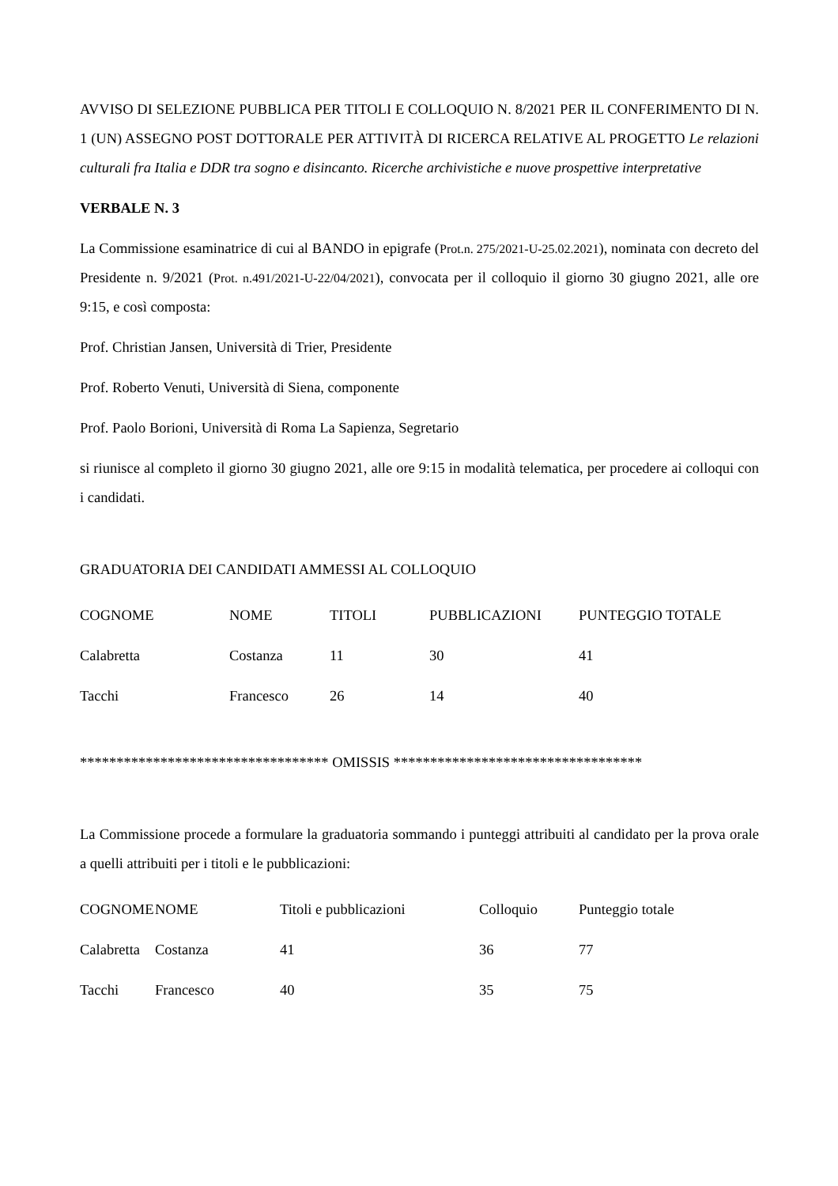AVVISO DI SELEZIONE PUBBLICA PER TITOLI E COLLOQUIO N. 8/2021 PER IL CONFERIMENTO DI N. 1 (UN) ASSEGNO POST DOTTORALE PER ATTIVITÀ DI RICERCA RELATIVE AL PROGETTO Le relazioni culturali fra Italia e DDR tra sogno e disincanto. Ricerche archivistiche e nuove prospettive interpretative
VERBALE N. 3
La Commissione esaminatrice di cui al BANDO in epigrafe (Prot.n. 275/2021-U-25.02.2021), nominata con decreto del Presidente n. 9/2021 (Prot. n.491/2021-U-22/04/2021), convocata per il colloquio il giorno 30 giugno 2021, alle ore 9:15, e così composta:
Prof. Christian Jansen, Università di Trier, Presidente
Prof. Roberto Venuti, Università di Siena, componente
Prof. Paolo Borioni, Università di Roma La Sapienza, Segretario
si riunisce al completo il giorno 30 giugno 2021, alle ore 9:15 in modalità telematica, per procedere ai colloqui con i candidati.
GRADUATORIA DEI CANDIDATI AMMESSI AL COLLOQUIO
| COGNOME | NOME | TITOLI | PUBBLICAZIONI | PUNTEGGIO TOTALE |
| --- | --- | --- | --- | --- |
| Calabretta | Costanza | 11 | 30 | 41 |
| Tacchi | Francesco | 26 | 14 | 40 |
********************************** OMISSIS **********************************
La Commissione procede a formulare la graduatoria sommando i punteggi attribuiti al candidato per la prova orale a quelli attribuiti per i titoli e le pubblicazioni:
| COGNOME | NOME | Titoli e pubblicazioni | Colloquio | Punteggio totale |
| --- | --- | --- | --- | --- |
| Calabretta | Costanza | 41 | 36 | 77 |
| Tacchi | Francesco | 40 | 35 | 75 |